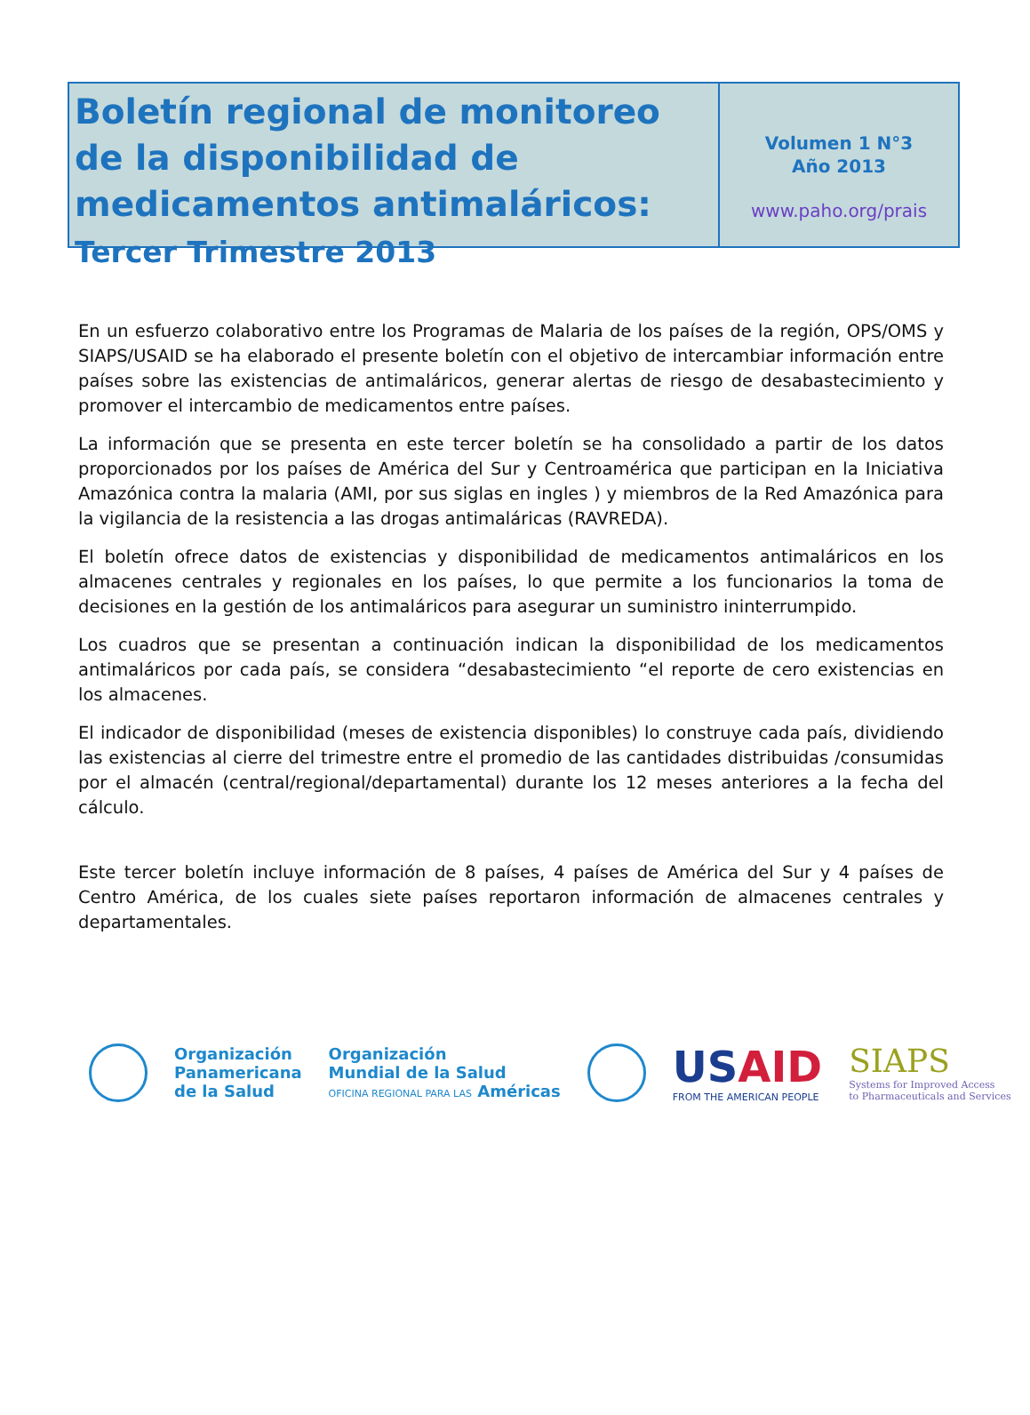Boletín regional de monitoreo de la disponibilidad de medicamentos antimaláricos: Tercer Trimestre 2013
Volumen 1 N°3
Año 2013
www.paho.org/prais
En un esfuerzo colaborativo entre los Programas de Malaria de los países de la región, OPS/OMS y SIAPS/USAID se ha elaborado el presente boletín con el objetivo de intercambiar información entre países sobre las existencias de antimaláricos, generar alertas de riesgo de desabastecimiento y promover el intercambio de medicamentos entre países.
La información que se presenta en este tercer boletín se ha consolidado a partir de los datos proporcionados por los países de América del Sur y Centroamérica que participan en la Iniciativa Amazónica contra la malaria (AMI, por sus siglas en ingles ) y miembros de la Red Amazónica para la vigilancia de la resistencia a las drogas antimaláricas (RAVREDA).
El boletín ofrece datos de existencias y disponibilidad de medicamentos antimaláricos en los almacenes centrales y regionales en los países, lo que permite a los funcionarios la toma de decisiones en la gestión de los antimaláricos para asegurar un suministro ininterrumpido.
Los cuadros que se presentan a continuación indican la disponibilidad de los medicamentos antimaláricos por cada país, se considera “desabastecimiento “el reporte de cero existencias en los almacenes.
El indicador de disponibilidad (meses de existencia disponibles) lo construye cada país, dividiendo las existencias al cierre del trimestre entre el promedio de las cantidades distribuidas /consumidas por el almacén (central/regional/departamental) durante los 12 meses anteriores a la fecha del cálculo.
Este tercer boletín incluye información de 8 países, 4 países de América del Sur y 4 países de Centro América, de los cuales siete países reportaron información de almacenes centrales y departamentales.
Organización
Panamericana
de la Salud
Organización
Mundial de la Salud
OFICINA REGIONAL PARA LAS Américas
USAID
FROM THE AMERICAN PEOPLE
SIAPS
Systems for Improved Access
to Pharmaceuticals and Services